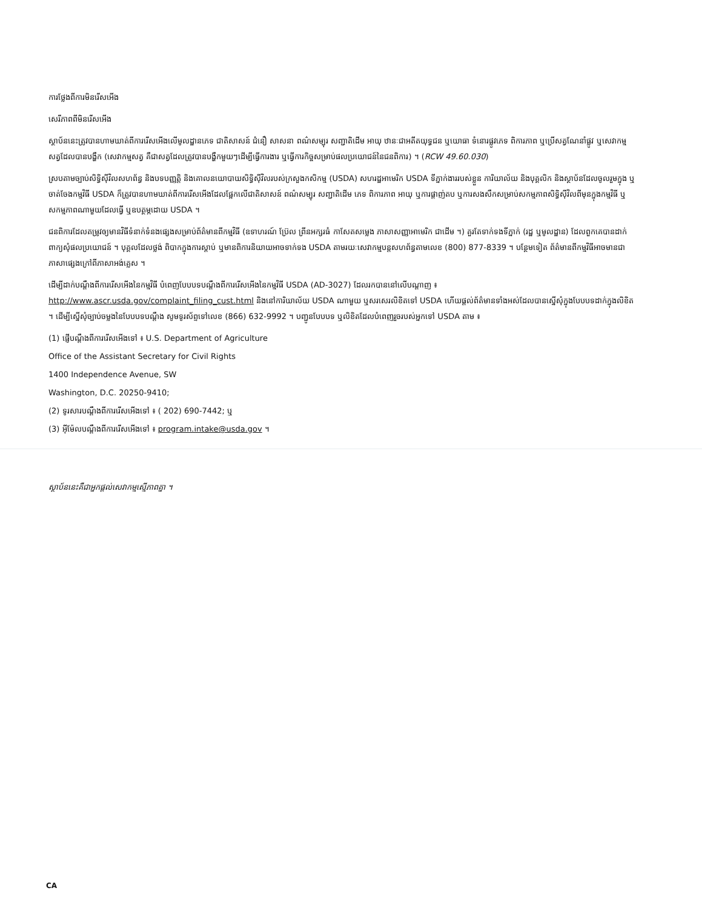ការថ្លែងពីការមិនរើសអើង
សេរីភាពពីមិនរើសអើង
ស្ថាប័ននេះត្រូវបានហាមឃាត់ពីការរើសអើងលើមូលដ្ឋានភេទ ជាតិសាសន៍ ជំនឿ សាសនា ពណ៌សម្បុរ សញ្ជាតិដើម អាយុ ឋានៈជាអតីតយុទ្ធជន ឬយោធា ទំនោរផ្លូវភេទ ពិការភាព ឬប្រើសត្វណែនាំផ្លូវ ឬសេវាកម្មសត្វដែលបានបង្ហឹក (សេវាកម្មសត្វ គឺជាសត្វដែលត្រូវបានបង្ហឹកមួយៗដើម្បីធ្វើការងារ ឬធ្វើការកិច្ចសម្រាប់ផលប្រយោជន៍នៃជនពិការ) ។ (RCW 49.60.030)
ស្របតាមច្បាប់សិទ្ធិស៊ីវិលសហព័ន្ធ និងបទបញ្ញត្តិ និងគោលនយោបាយសិទ្ធិស៊ីវិលរបស់ក្រសួងកសិកម្ម (USDA) សហរដ្ឋអាមេរិក USDA ទីភ្នាក់ងាររបស់ខ្លួន ការិយាល័យ និងបុគ្គលិក និងស្ថាប័នដែលចូលរួមក្នុង ឬចាត់ចែងកម្មវិធី USDA ក៏ត្រូវបានហាមឃាត់ពីការរើសអើងដែលផ្អែកលើជាតិសាសន៍ ពណ៌សម្បុរ សញ្ជាតិដើម ភេទ ពិការភាព អាយុ ឬការផ្តាញ់តប ឬការសងសឹកសម្រាប់សកម្មភាពសិទ្ធិស៊ីវិលពីមុនក្នុងកម្មវិធី ឬសកម្មភាពណាមួយដែលធ្វើ ឬឧបត្ថម្ភដោយ USDA ។
ជនពិការដែលតម្រូវឲ្យមានវិធីទំនាក់ទំនងផ្សេងសម្រាប់ព័ត៌មានពីកម្មវិធី (ឧទាហរណ៍ ប្រ៊ែល ព្រីនអក្សរធំ កាសែតសម្លេង ភាសាសញ្ញាអាមេរិក ជាដើម ។) គួរតែទាក់ទងទីភ្នាក់ (រដ្ឋ ឬមូលដ្ឋាន) ដែលពួកគេបានដាក់ពាក្យសុំផលប្រយោជន៍ ។ បុគ្គលដែលថ្លង់ ពិបាកក្នុងការស្តាប់ ឬមានពិការនិយាយអាចទាក់ទង USDA តាមរយៈសេវាកម្មបន្តសហព័ន្ធតាមលេខ (800) 877-8339 ។ បន្ថែមទៀត ព័ត៌មានពីកម្មវិធីអាចមានជាភាសាផ្សេងក្រៅពីភាសាអង់គ្លេស ។
ដើម្បីដាក់បណ្តឹងពីការរើសអើងនៃកម្មវិធី បំពេញបែបបទបណ្តឹងពីការរើសអើងនៃកម្មវិធី USDA (AD-3027) ដែលរកបាននៅលើបណ្តាញ ៖ http://www.ascr.usda.gov/complaint_filing_cust.html និងនៅការិយាល័យ USDA ណាមួយ ឬសរសេរលិខិតទៅ USDA ហើយផ្តល់ព័ត៌មានទាំងអស់ដែលបានស្នើសុំក្នុងបែបបទដាក់ក្នុងលិខិត ។ ដើម្បីស្នើសុំច្បាប់ចម្លងនៃបែបបទបណ្តឹង សូមទូរស័ព្ទទៅលេខ (866) 632-9992 ។ បញ្ជូនបែបបទ ឬលិខិតដែលបំពេញរួចរបស់អ្នកទៅ USDA តាម ៖
(1) ផ្ញើបណ្តឹងពីការរើសអើងទៅ ៖ U.S. Department of Agriculture
Office of the Assistant Secretary for Civil Rights
1400 Independence Avenue, SW
Washington, D.C. 20250-9410;
(2) ទូរសារបណ្តឹងពីការរើសអើងទៅ ៖ ( 202) 690-7442; ឬ
(3) អ៊ីម៉ែលបណ្តឹងពីការរើសអើងទៅ ៖ program.intake@usda.gov ។
ស្ថាប័ននេះគឺជាអ្នកផ្តល់សេវាកម្មស្មើភាពគ្នា ។
CA